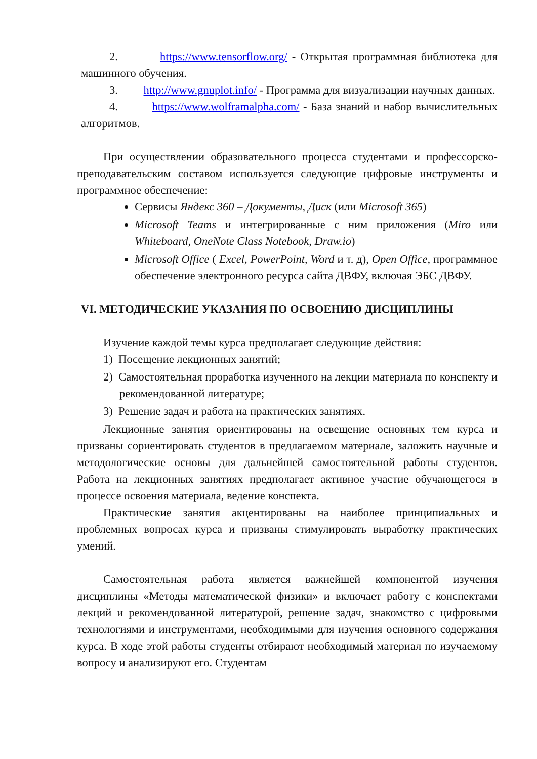2. https://www.tensorflow.org/ - Открытая программная библиотека для машинного обучения.
3. http://www.gnuplot.info/ - Программа для визуализации научных данных.
4. https://www.wolframalpha.com/ - База знаний и набор вычислительных алгоритмов.
При осуществлении образовательного процесса студентами и профессорско-преподавательским составом используется следующие цифровые инструменты и программное обеспечение:
Сервисы Яндекс 360 – Документы, Диск (или Microsoft 365)
Microsoft Teams и интегрированные с ним приложения (Miro или Whiteboard, OneNote Class Notebook, Draw.io)
Microsoft Office ( Excel, PowerPoint, Word и т. д), Open Office, программное обеспечение электронного ресурса сайта ДВФУ, включая ЭБС ДВФУ.
VI. МЕТОДИЧЕСКИЕ УКАЗАНИЯ ПО ОСВОЕНИЮ ДИСЦИПЛИНЫ
Изучение каждой темы курса предполагает следующие действия:
1) Посещение лекционных занятий;
2) Самостоятельная проработка изученного на лекции материала по конспекту и рекомендованной литературе;
3) Решение задач и работа на практических занятиях.
Лекционные занятия ориентированы на освещение основных тем курса и призваны сориентировать студентов в предлагаемом материале, заложить научные и методологические основы для дальнейшей самостоятельной работы студентов. Работа на лекционных занятиях предполагает активное участие обучающегося в процессе освоения материала, ведение конспекта.
Практические занятия акцентированы на наиболее принципиальных и проблемных вопросах курса и призваны стимулировать выработку практических умений.
Самостоятельная работа является важнейшей компонентой изучения дисциплины «Методы математической физики» и включает работу с конспектами лекций и рекомендованной литературой, решение задач, знакомство с цифровыми технологиями и инструментами, необходимыми для изучения основного содержания курса. В ходе этой работы студенты отбирают необходимый материал по изучаемому вопросу и анализируют его. Студентам